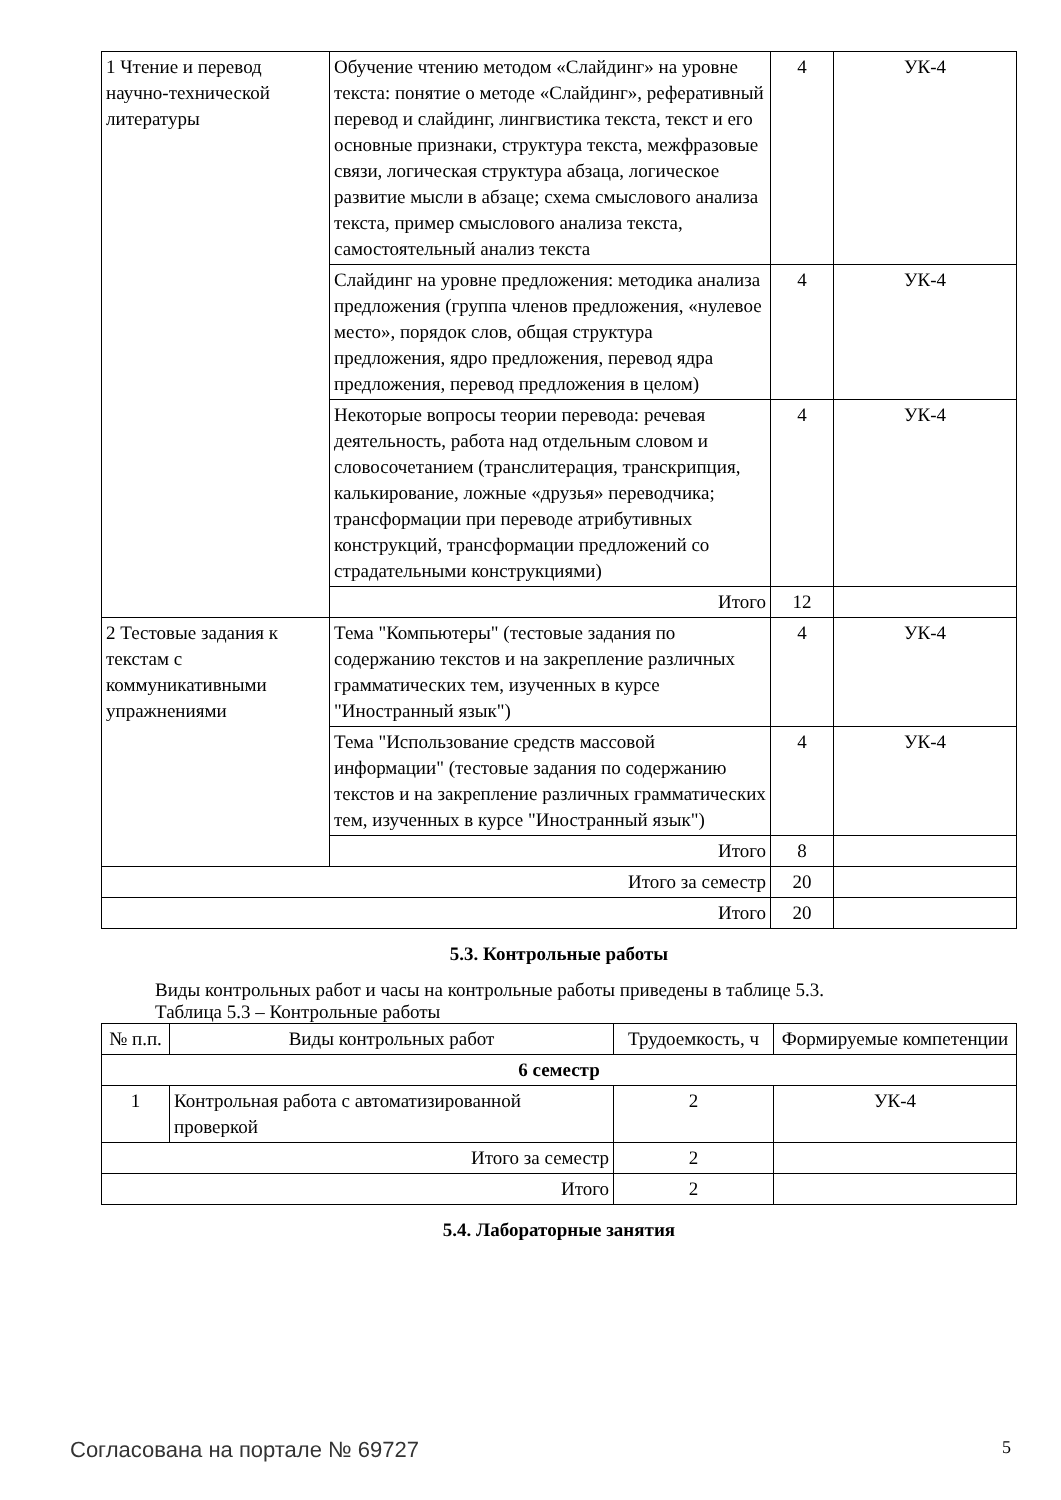| 1 Чтение и перевод научно-технической литературы | Обучение чтению методом «Слайдинг» на уровне текста: понятие о методе «Слайдинг», реферативный перевод и слайдинг, лингвистика текста, текст и его основные признаки, структура текста, межфразовые связи, логическая структура абзаца, логическое развитие мысли в абзаце; схема смыслового анализа текста, пример смыслового анализа текста, самостоятельный анализ текста | 4 | УК-4 |
| | Слайдинг на уровне предложения: методика анализа предложения (группа членов предложения, «нулевое место», порядок слов, общая структура предложения, ядро предложения, перевод ядра предложения, перевод предложения в целом) | 4 | УК-4 |
| | Некоторые вопросы теории перевода: речевая деятельность, работа над отдельным словом и словосочетанием (транслитерация, транскрипция, калькирование, ложные «друзья» переводчика; трансформации при переводе атрибутивных конструкций, трансформации предложений со страдательными конструкциями) | 4 | УК-4 |
| | Итого | 12 | |
| 2 Тестовые задания к текстам с коммуникативными упражнениями | Тема "Компьютеры" (тестовые задания по содержанию текстов и на закрепление различных грамматических тем, изученных в курсе "Иностранный язык") | 4 | УК-4 |
| | Тема "Использование средств массовой информации" (тестовые задания по содержанию текстов и на закрепление различных грамматических тем, изученных в курсе "Иностранный язык") | 4 | УК-4 |
| | Итого | 8 | |
| Итого за семестр | | 20 | |
| Итого | | 20 | |
5.3. Контрольные работы
Виды контрольных работ и часы на контрольные работы приведены в таблице 5.3.
Таблица 5.3 – Контрольные работы
| № п.п. | Виды контрольных работ | Трудоемкость, ч | Формируемые компетенции |
| --- | --- | --- | --- |
| 6 семестр | | | |
| 1 | Контрольная работа с автоматизированной проверкой | 2 | УК-4 |
| Итого за семестр | | 2 | |
| Итого | | 2 | |
5.4. Лабораторные занятия
Согласована на портале № 69727 5